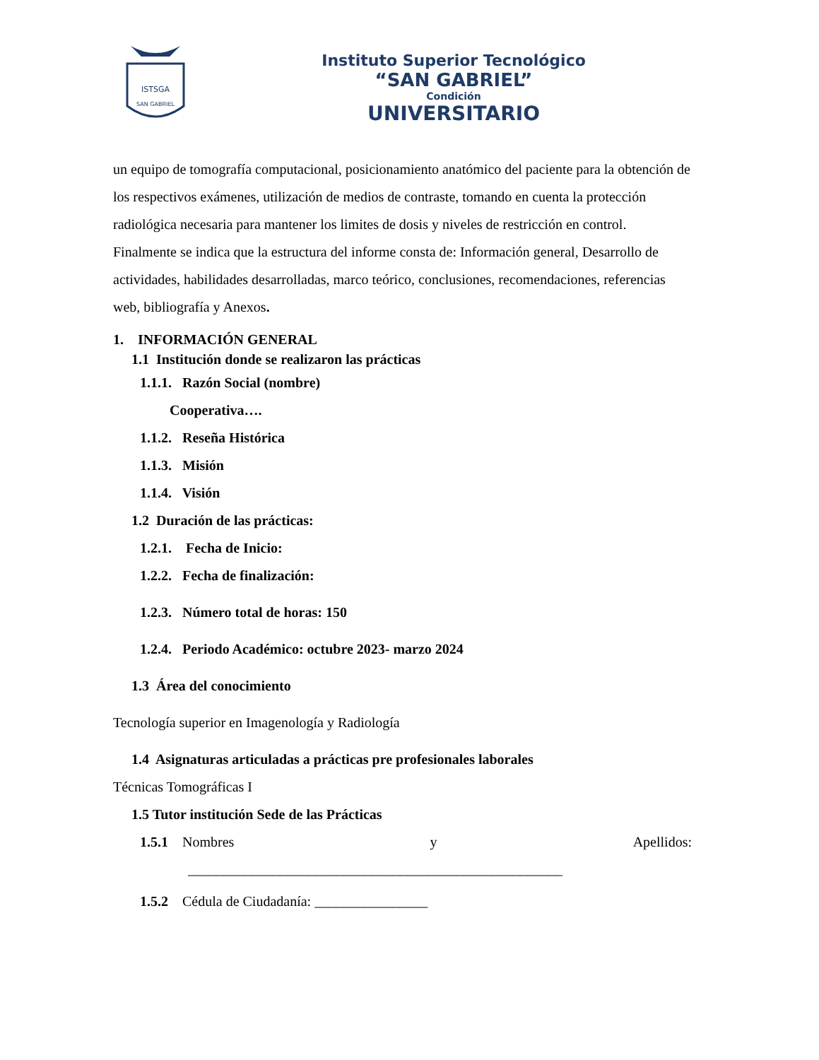ISTSGA
SAN GABRIEL
Instituto Superior Tecnológico
“SAN GABRIEL”
Condición
UNIVERSITARIO
un equipo de tomografía computacional, posicionamiento anatómico del paciente para la obtención de los respectivos exámenes, utilización de medios de contraste, tomando en cuenta la protección radiológica necesaria para mantener los limites de dosis y niveles de restricción en control.
Finalmente se indica que la estructura del informe consta de: Información general, Desarrollo de actividades, habilidades desarrolladas, marco teórico, conclusiones, recomendaciones, referencias web, bibliografía y Anexos.
1. INFORMACIÓN GENERAL
1.1 Institución donde se realizaron las prácticas
1.1.1. Razón Social (nombre)
Cooperativa….
1.1.2. Reseña Histórica
1.1.3. Misión
1.1.4. Visión
1.2 Duración de las prácticas:
1.2.1. Fecha de Inicio:
1.2.2. Fecha de finalización:
1.2.3. Número total de horas: 150
1.2.4. Periodo Académico: octubre 2023- marzo 2024
1.3 Área del conocimiento
Tecnología superior en Imagenología y Radiología
1.4 Asignaturas articuladas a prácticas pre profesionales laborales
Técnicas Tomográficas I
1.5 Tutor institución Sede de las Prácticas
1.5.1 Nombres y Apellidos:
_____________________________________________________
1.5.2 Cédula de Ciudadanía: ________________